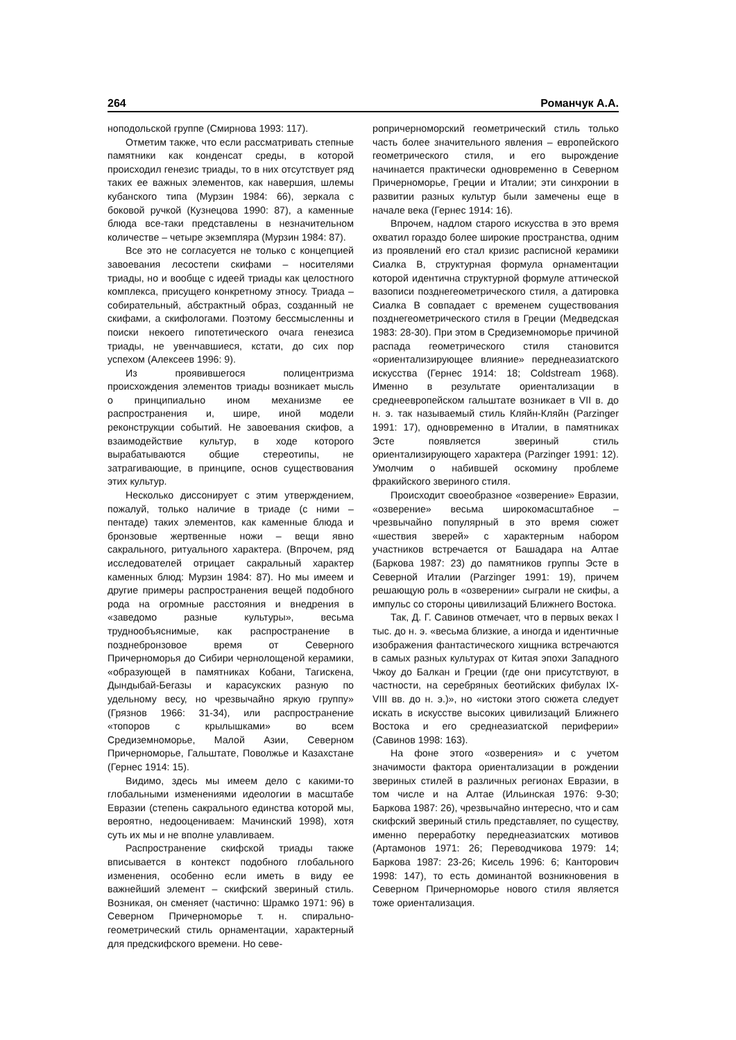264 Романчук А.А.
ноподольской группе (Смирнова 1993: 117).
Отметим также, что если рассматривать степные памятники как конденсат среды, в которой происходил генезис триады, то в них отсутствует ряд таких ее важных элементов, как навершия, шлемы кубанского типа (Мурзин 1984: 66), зеркала с боковой ручкой (Кузнецова 1990: 87), а каменные блюда все-таки представлены в незначительном количестве – четыре экземпляра (Мурзин 1984: 87).
Все это не согласуется не только с концепцией завоевания лесостепи скифами – носителями триады, но и вообще с идеей триады как целостного комплекса, присущего конкретному этносу. Триада – собирательный, абстрактный образ, созданный не скифами, а скифологами. Поэтому бессмысленны и поиски некоего гипотетического очага генезиса триады, не увенчавшиеся, кстати, до сих пор успехом (Алексеев 1996: 9).
Из проявившегося полицентризма происхождения элементов триады возникает мысль о принципиально ином механизме ее распространения и, шире, иной модели реконструкции событий. Не завоевания скифов, а взаимодействие культур, в ходе которого вырабатываются общие стереотипы, не затрагивающие, в принципе, основ существования этих культур.
Несколько диссонирует с этим утверждением, пожалуй, только наличие в триаде (с ними – пентаде) таких элементов, как каменные блюда и бронзовые жертвенные ножи – вещи явно сакрального, ритуального характера. (Впрочем, ряд исследователей отрицает сакральный характер каменных блюд: Мурзин 1984: 87). Но мы имеем и другие примеры распространения вещей подобного рода на огромные расстояния и внедрения в «заведомо разные культуры», весьма труднообъяснимые, как распространение в позднебронзовое время от Северного Причерноморья до Сибири чернолощеной керамики, «образующей в памятниках Кобани, Тагискена, Дындыбай-Бегазы и карасукских разную по удельному весу, но чрезвычайно яркую группу» (Грязнов 1966: 31-34), или распространение «топоров с крылышками» во всем Средиземноморье, Малой Азии, Северном Причерноморье, Гальштате, Поволжье и Казахстане (Гернес 1914: 15).
Видимо, здесь мы имеем дело с какими-то глобальными изменениями идеологии в масштабе Евразии (степень сакрального единства которой мы, вероятно, недооцениваем: Мачинский 1998), хотя суть их мы и не вполне улавливаем.
Распространение скифской триады также вписывается в контекст подобного глобального изменения, особенно если иметь в виду ее важнейший элемент – скифский звериный стиль. Возникая, он сменяет (частично: Шрамко 1971: 96) в Северном Причерноморье т. н. спирально-геометрический стиль орнаментации, характерный для предскифского времени. Но севе-
ропричерноморский геометрический стиль только часть более значительного явления – европейского геометрического стиля, и его вырождение начинается практически одновременно в Северном Причерноморье, Греции и Италии; эти синхронии в развитии разных культур были замечены еще в начале века (Гернес 1914: 16).
Впрочем, надлом старого искусства в это время охватил гораздо более широкие пространства, одним из проявлений его стал кризис расписной керамики Сиалка В, структурная формула орнаментации которой идентична структурной формуле аттической вазописи позднегеометрического стиля, а датировка Сиалка В совпадает с временем существования позднегеометрического стиля в Греции (Медведская 1983: 28-30). При этом в Средиземноморье причиной распада геометрического стиля становится «ориентализирующее влияние» переднеазиатского искусства (Гернес 1914: 18; Coldstream 1968). Именно в результате ориентализации в среднеевропейском гальштате возникает в VII в. до н. э. так называемый стиль Кляйн-Кляйн (Parzinger 1991: 17), одновременно в Италии, в памятниках Эсте появляется звериный стиль ориентализирующего характера (Parzinger 1991: 12). Умолчим о набившей оскомину проблеме фракийского звериного стиля.
Происходит своеобразное «озверение» Евразии, «озверение» весьма широкомасштабное – чрезвычайно популярный в это время сюжет «шествия зверей» с характерным набором участников встречается от Башадара на Алтае (Баркова 1987: 23) до памятников группы Эсте в Северной Италии (Parzinger 1991: 19), причем решающую роль в «озверении» сыграли не скифы, а импульс со стороны цивилизаций Ближнего Востока.
Так, Д. Г. Савинов отмечает, что в первых веках I тыс. до н. э. «весьма близкие, а иногда и идентичные изображения фантастического хищника встречаются в самых разных культурах от Китая эпохи Западного Чжоу до Балкан и Греции (где они присутствуют, в частности, на серебряных беотийских фибулах IX-VIII вв. до н. э.)», но «истоки этого сюжета следует искать в искусстве высоких цивилизаций Ближнего Востока и его среднеазиатской периферии» (Савинов 1998: 163).
На фоне этого «озверения» и с учетом значимости фактора ориентализации в рождении звериных стилей в различных регионах Евразии, в том числе и на Алтае (Ильинская 1976: 9-30; Баркова 1987: 26), чрезвычайно интересно, что и сам скифский звериный стиль представляет, по существу, именно переработку переднеазиатских мотивов (Артамонов 1971: 26; Переводчикова 1979: 14; Баркова 1987: 23-26; Кисель 1996: 6; Канторович 1998: 147), то есть доминантой возникновения в Северном Причерноморье нового стиля является тоже ориентализация.